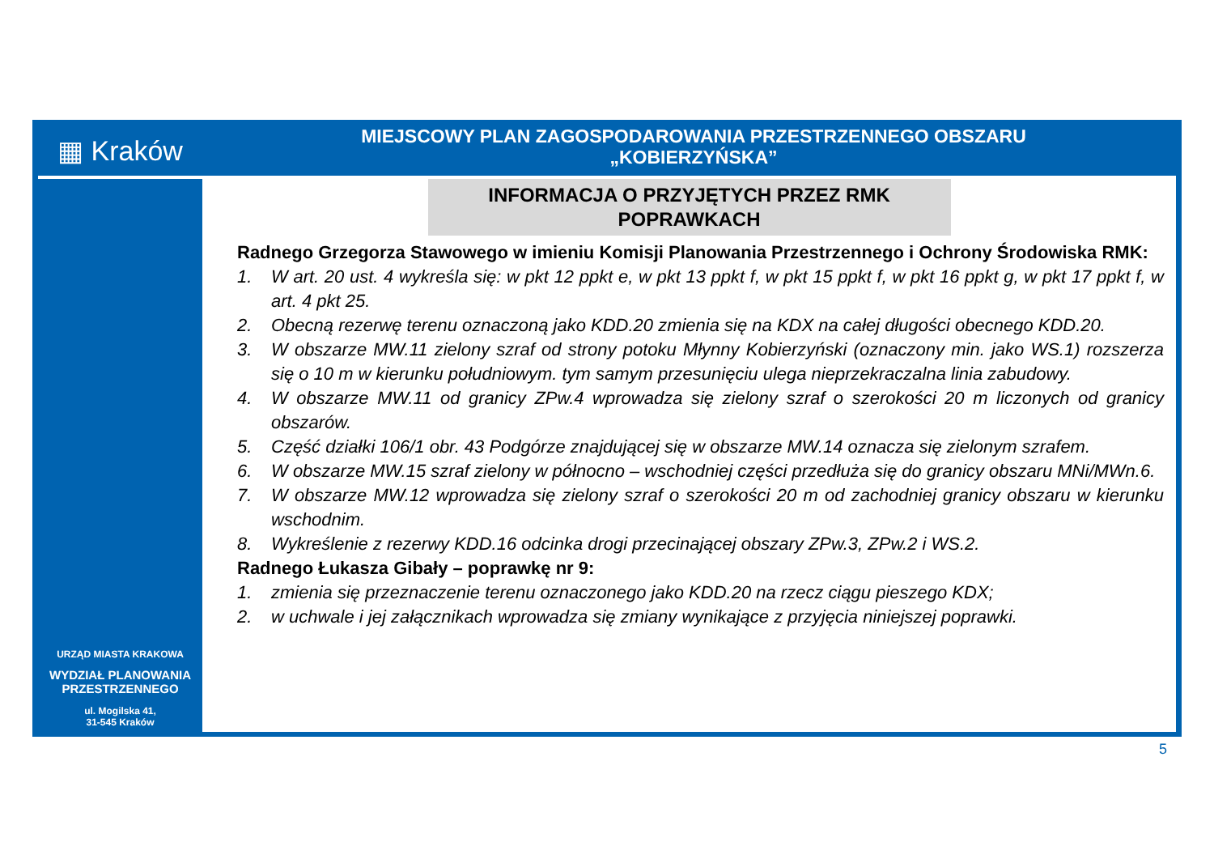▦ Kraków
MIEJSCOWY PLAN ZAGOSPODAROWANIA PRZESTRZENNEGO OBSZARU
„KOBIERZYŃSKA”
URZĄD MIASTA KRAKOWA
WYDZIAŁ PLANOWANIA
PRZESTRZENNEGO
ul. Mogilska 41,
31-545 Kraków
INFORMACJA O PRZYJĘTYCH PRZEZ RMK
POPRAWKACH
Radnego Grzegorza Stawowego w imieniu Komisji Planowania Przestrzennego i Ochrony Środowiska RMK:
1. W art. 20 ust. 4 wykreśla się: w pkt 12 ppkt e, w pkt 13 ppkt f, w pkt 15 ppkt f, w pkt 16 ppkt g, w pkt 17 ppkt f, w art. 4 pkt 25.
2. Obecną rezerwę terenu oznaczoną jako KDD.20 zmienia się na KDX na całej długości obecnego KDD.20.
3. W obszarze MW.11 zielony szraf od strony potoku Młynny Kobierzyński (oznaczony min. jako WS.1) rozszerza się o 10 m w kierunku południowym. tym samym przesunięciu ulega nieprzekraczalna linia zabudowy.
4. W obszarze MW.11 od granicy ZPw.4 wprowadza się zielony szraf o szerokości 20 m liczonych od granicy obszarów.
5. Część działki 106/1 obr. 43 Podgórze znajdującej się w obszarze MW.14 oznacza się zielonym szrafem.
6. W obszarze MW.15 szraf zielony w północno – wschodniej części przedłuża się do granicy obszaru MNi/MWn.6.
7. W obszarze MW.12 wprowadza się zielony szraf o szerokości 20 m od zachodniej granicy obszaru w kierunku wschodnim.
8. Wykreślenie z rezerwy KDD.16 odcinka drogi przecinającej obszary ZPw.3, ZPw.2 i WS.2.
Radnego Łukasza Gibały – poprawkę nr 9:
1. zmienia się przeznaczenie terenu oznaczonego jako KDD.20 na rzecz ciągu pieszego KDX;
2. w uchwale i jej załącznikach wprowadza się zmiany wynikające z przyjęcia niniejszej poprawki.
5